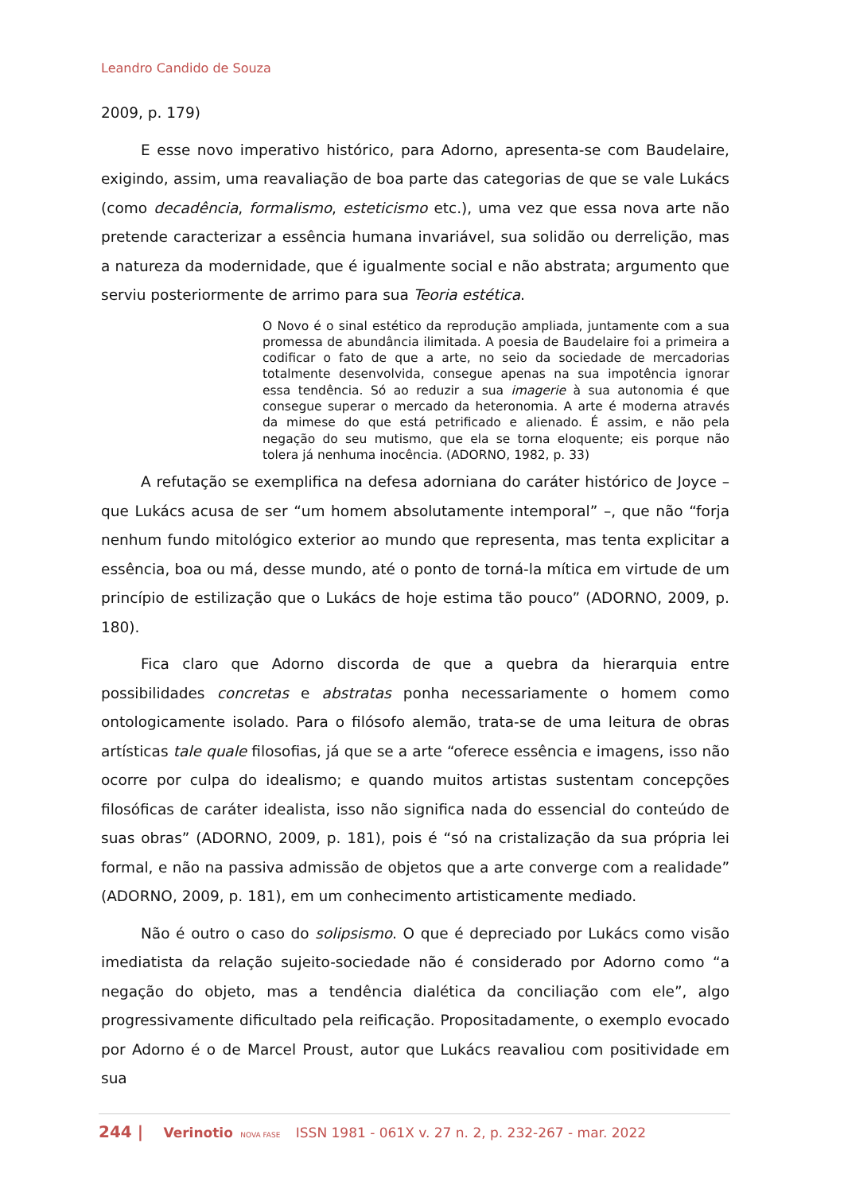Leandro Candido de Souza
2009, p. 179)
E esse novo imperativo histórico, para Adorno, apresenta-se com Baudelaire, exigindo, assim, uma reavaliação de boa parte das categorias de que se vale Lukács (como decadência, formalismo, esteticismo etc.), uma vez que essa nova arte não pretende caracterizar a essência humana invariável, sua solidão ou derrelição, mas a natureza da modernidade, que é igualmente social e não abstrata; argumento que serviu posteriormente de arrimo para sua Teoria estética.
O Novo é o sinal estético da reprodução ampliada, juntamente com a sua promessa de abundância ilimitada. A poesia de Baudelaire foi a primeira a codificar o fato de que a arte, no seio da sociedade de mercadorias totalmente desenvolvida, consegue apenas na sua impotência ignorar essa tendência. Só ao reduzir a sua imagerie à sua autonomia é que consegue superar o mercado da heteronomia. A arte é moderna através da mimese do que está petrificado e alienado. É assim, e não pela negação do seu mutismo, que ela se torna eloquente; eis porque não tolera já nenhuma inocência. (ADORNO, 1982, p. 33)
A refutação se exemplifica na defesa adorniana do caráter histórico de Joyce – que Lukács acusa de ser “um homem absolutamente intemporal” –, que não “forja nenhum fundo mitológico exterior ao mundo que representa, mas tenta explicitar a essência, boa ou má, desse mundo, até o ponto de torná-la mítica em virtude de um princípio de estilização que o Lukács de hoje estima tão pouco” (ADORNO, 2009, p. 180).
Fica claro que Adorno discorda de que a quebra da hierarquia entre possibilidades concretas e abstratas ponha necessariamente o homem como ontologicamente isolado. Para o filósofo alemão, trata-se de uma leitura de obras artísticas tale quale filosofias, já que se a arte “oferece essência e imagens, isso não ocorre por culpa do idealismo; e quando muitos artistas sustentam concepções filosóficas de caráter idealista, isso não significa nada do essencial do conteúdo de suas obras” (ADORNO, 2009, p. 181), pois é “só na cristalização da sua própria lei formal, e não na passiva admissão de objetos que a arte converge com a realidade” (ADORNO, 2009, p. 181), em um conhecimento artisticamente mediado.
Não é outro o caso do solipsismo. O que é depreciado por Lukács como visão imediatista da relação sujeito-sociedade não é considerado por Adorno como “a negação do objeto, mas a tendência dialética da conciliação com ele”, algo progressivamente dificultado pela reificação. Propositadamente, o exemplo evocado por Adorno é o de Marcel Proust, autor que Lukács reavaliou com positividade em sua
244 | Verinotio NOVA FASE ISSN 1981 - 061X v. 27 n. 2, p. 232-267 - mar. 2022